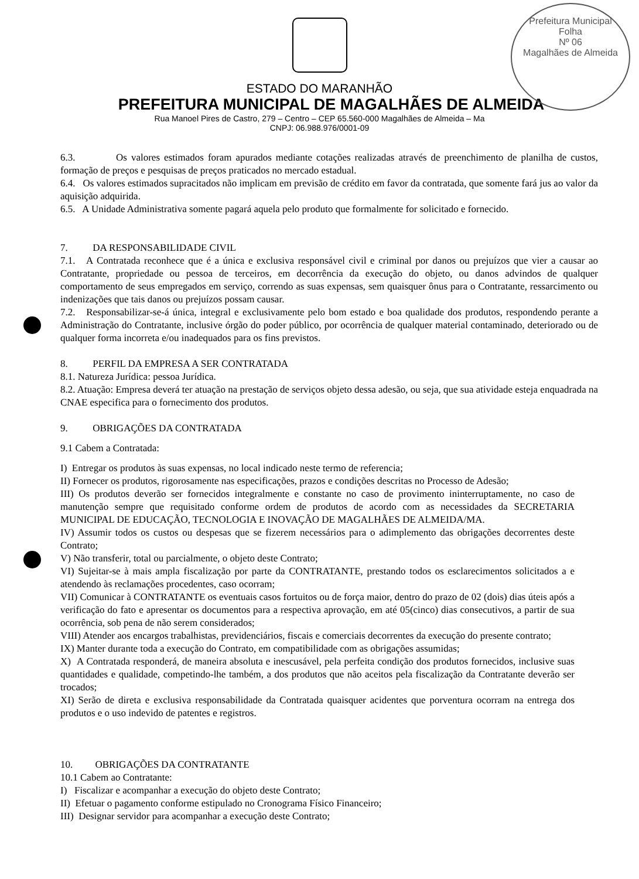Prefeitura Municipal
Folha
Nº 06
Magalhães de Almeida
ESTADO DO MARANHÃO
PREFEITURA MUNICIPAL DE MAGALHÃES DE ALMEIDA
Rua Manoel Pires de Castro, 279 – Centro – CEP 65.560-000 Magalhães de Almeida – Ma
CNPJ: 06.988.976/0001-09
6.3. Os valores estimados foram apurados mediante cotações realizadas através de preenchimento de planilha de custos, formação de preços e pesquisas de preços praticados no mercado estadual.
6.4. Os valores estimados supracitados não implicam em previsão de crédito em favor da contratada, que somente fará jus ao valor da aquisição adquirida.
6.5. A Unidade Administrativa somente pagará aquela pelo produto que formalmente for solicitado e fornecido.
7. DA RESPONSABILIDADE CIVIL
7.1. A Contratada reconhece que é a única e exclusiva responsável civil e criminal por danos ou prejuízos que vier a causar ao Contratante, propriedade ou pessoa de terceiros, em decorrência da execução do objeto, ou danos advindos de qualquer comportamento de seus empregados em serviço, correndo as suas expensas, sem quaisquer ônus para o Contratante, ressarcimento ou indenizações que tais danos ou prejuízos possam causar.
7.2. Responsabilizar-se-á única, integral e exclusivamente pelo bom estado e boa qualidade dos produtos, respondendo perante a Administração do Contratante, inclusive órgão do poder público, por ocorrência de qualquer material contaminado, deteriorado ou de qualquer forma incorreta e/ou inadequados para os fins previstos.
8. PERFIL DA EMPRESA A SER CONTRATADA
8.1. Natureza Jurídica: pessoa Jurídica.
8.2. Atuação: Empresa deverá ter atuação na prestação de serviços objeto dessa adesão, ou seja, que sua atividade esteja enquadrada na CNAE especifica para o fornecimento dos produtos.
9. OBRIGAÇÕES DA CONTRATADA
9.1 Cabem a Contratada:
I) Entregar os produtos às suas expensas, no local indicado neste termo de referencia;
II) Fornecer os produtos, rigorosamente nas especificações, prazos e condições descritas no Processo de Adesão;
III) Os produtos deverão ser fornecidos integralmente e constante no caso de provimento ininterruptamente, no caso de manutenção sempre que requisitado conforme ordem de produtos de acordo com as necessidades da SECRETARIA MUNICIPAL DE EDUCAÇÃO, TECNOLOGIA E INOVAÇÃO DE MAGALHÃES DE ALMEIDA/MA.
IV) Assumir todos os custos ou despesas que se fizerem necessários para o adimplemento das obrigações decorrentes deste Contrato;
V) Não transferir, total ou parcialmente, o objeto deste Contrato;
VI) Sujeitar-se à mais ampla fiscalização por parte da CONTRATANTE, prestando todos os esclarecimentos solicitados a e atendendo às reclamações procedentes, caso ocorram;
VII) Comunicar à CONTRATANTE os eventuais casos fortuitos ou de força maior, dentro do prazo de 02 (dois) dias úteis após a verificação do fato e apresentar os documentos para a respectiva aprovação, em até 05(cinco) dias consecutivos, a partir de sua ocorrência, sob pena de não serem considerados;
VIII) Atender aos encargos trabalhistas, previdenciários, fiscais e comerciais decorrentes da execução do presente contrato;
IX) Manter durante toda a execução do Contrato, em compatibilidade com as obrigações assumidas;
X) A Contratada responderá, de maneira absoluta e inescusável, pela perfeita condição dos produtos fornecidos, inclusive suas quantidades e qualidade, competindo-lhe também, a dos produtos que não aceitos pela fiscalização da Contratante deverão ser trocados;
XI) Serão de direta e exclusiva responsabilidade da Contratada quaisquer acidentes que porventura ocorram na entrega dos produtos e o uso indevido de patentes e registros.
10. OBRIGAÇÕES DA CONTRATANTE
10.1 Cabem ao Contratante:
I) Fiscalizar e acompanhar a execução do objeto deste Contrato;
II) Efetuar o pagamento conforme estipulado no Cronograma Físico Financeiro;
III) Designar servidor para acompanhar a execução deste Contrato;